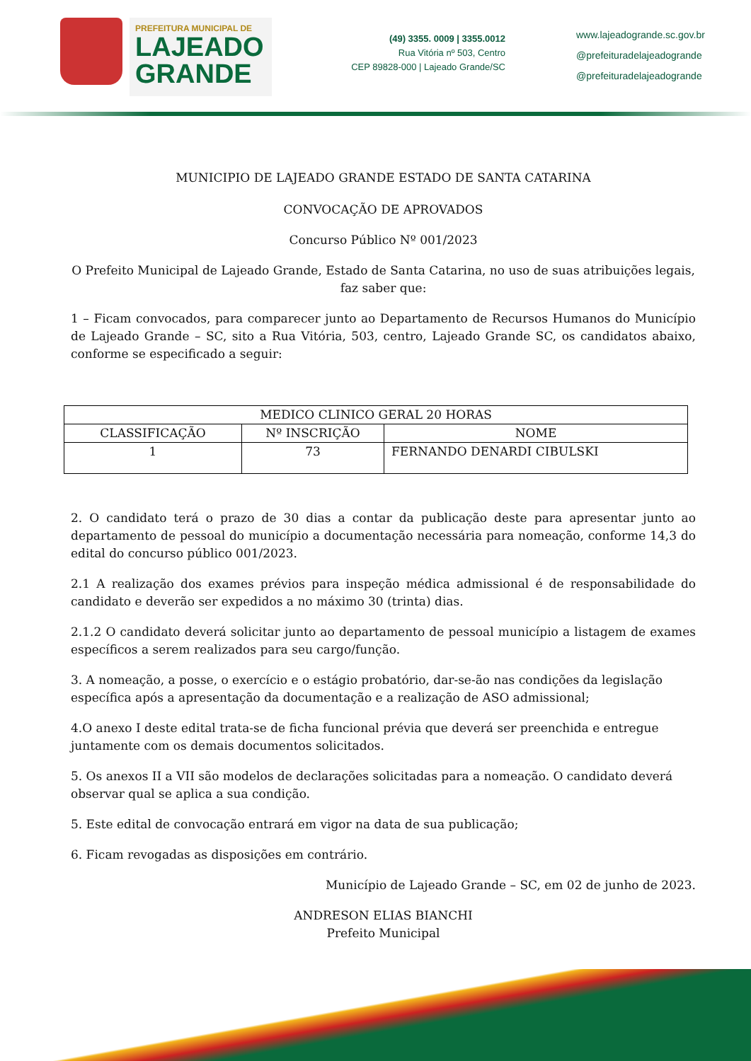PREFEITURA MUNICIPAL DE
LAJEADO
GRANDE
(49) 3355. 0009 | 3355.0012
Rua Vitória nº 503, Centro
CEP 89828-000 | Lajeado Grande/SC
www.lajeadogrande.sc.gov.br
@prefeituradelajeadogrande
@prefeituradelajeadogrande
MUNICIPIO DE LAJEADO GRANDE ESTADO DE SANTA CATARINA
CONVOCAÇÃO DE APROVADOS
Concurso Público Nº 001/2023
O Prefeito Municipal de Lajeado Grande, Estado de Santa Catarina, no uso de suas atribuições legais, faz saber que:
1 – Ficam convocados, para comparecer junto ao Departamento de Recursos Humanos do Município de Lajeado Grande – SC, sito a Rua Vitória, 503, centro, Lajeado Grande SC, os candidatos abaixo, conforme se especificado a seguir:
| MEDICO CLINICO GERAL 20 HORAS | | |
| --- | --- | --- |
| CLASSIFICAÇÃO | Nº INSCRIÇÃO | NOME |
| 1 | 73 | FERNANDO DENARDI CIBULSKI |
2. O candidato terá o prazo de 30 dias a contar da publicação deste para apresentar junto ao departamento de pessoal do município a documentação necessária para nomeação, conforme 14,3 do edital do concurso público 001/2023.
2.1 A realização dos exames prévios para inspeção médica admissional é de responsabilidade do candidato e deverão ser expedidos a no máximo 30 (trinta) dias.
2.1.2 O candidato deverá solicitar junto ao departamento de pessoal município a listagem de exames específicos a serem realizados para seu cargo/função.
3. A nomeação, a posse, o exercício e o estágio probatório, dar-se-ão nas condições da legislação específica após a apresentação da documentação e a realização de ASO admissional;
4.O anexo I deste edital trata-se de ficha funcional prévia que deverá ser preenchida e entregue juntamente com os demais documentos solicitados.
5. Os anexos II a VII são modelos de declarações solicitadas para a nomeação. O candidato deverá observar qual se aplica a sua condição.
5. Este edital de convocação entrará em vigor na data de sua publicação;
6. Ficam revogadas as disposições em contrário.
Município de Lajeado Grande – SC, em 02 de junho de 2023.
ANDRESON ELIAS BIANCHI
Prefeito Municipal